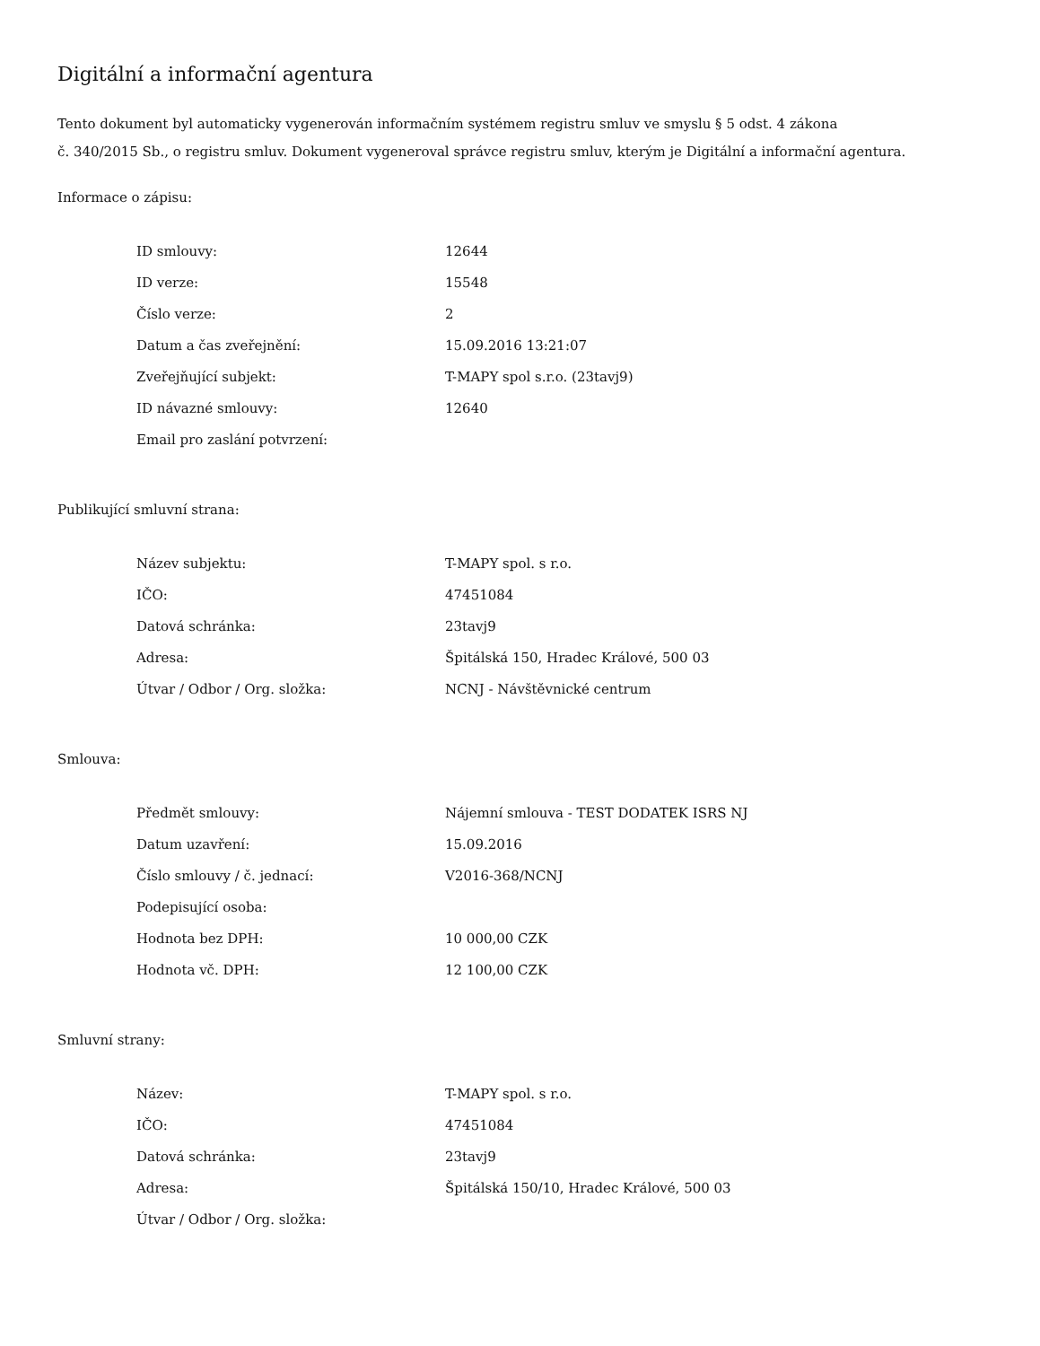Digitální a informační agentura
Tento dokument byl automaticky vygenerován informačním systémem registru smluv ve smyslu § 5 odst. 4 zákona
č. 340/2015 Sb., o registru smluv. Dokument vygeneroval správce registru smluv, kterým je Digitální a informační agentura.
Informace o zápisu:
| ID smlouvy: | 12644 |
| ID verze: | 15548 |
| Číslo verze: | 2 |
| Datum a čas zveřejnění: | 15.09.2016 13:21:07 |
| Zveřejňující subjekt: | T-MAPY spol s.r.o. (23tavj9) |
| ID návazné smlouvy: | 12640 |
| Email pro zaslání potvrzení: | |
Publikující smluvní strana:
| Název subjektu: | T-MAPY spol. s r.o. |
| IČO: | 47451084 |
| Datová schránka: | 23tavj9 |
| Adresa: | Špitálská 150, Hradec Králové, 500 03 |
| Útvar / Odbor / Org. složka: | NCNJ - Návštěvnické centrum |
Smlouva:
| Předmět smlouvy: | Nájemní smlouva - TEST DODATEK ISRS NJ |
| Datum uzavření: | 15.09.2016 |
| Číslo smlouvy / č. jednací: | V2016-368/NCNJ |
| Podepisující osoba: | |
| Hodnota bez DPH: | 10 000,00 CZK |
| Hodnota vč. DPH: | 12 100,00 CZK |
Smluvní strany:
| Název: | T-MAPY spol. s r.o. |
| IČO: | 47451084 |
| Datová schránka: | 23tavj9 |
| Adresa: | Špitálská 150/10, Hradec Králové, 500 03 |
| Útvar / Odbor / Org. složka: | |